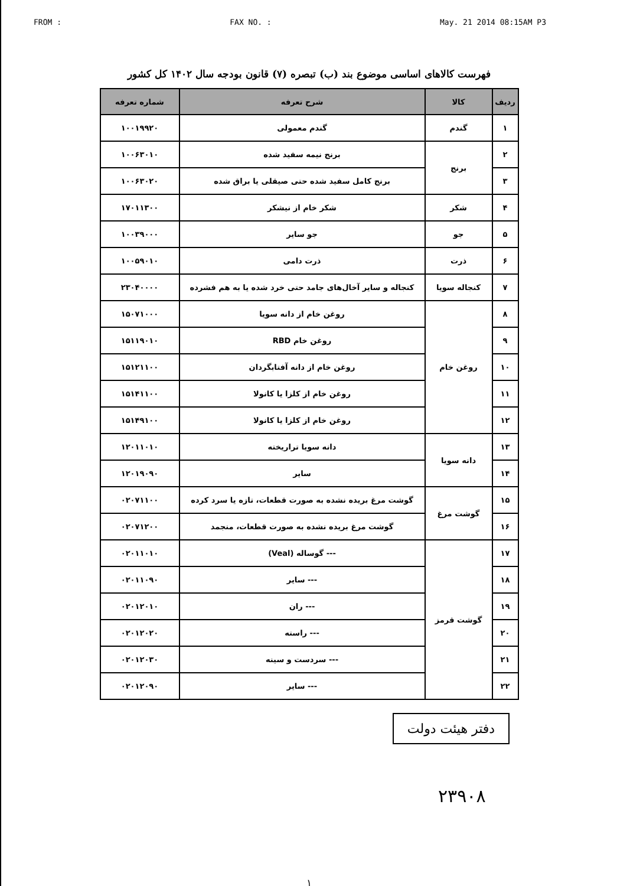FROM : FAX NO. : May. 21 2014 08:15AM P3
فهرست کالاهای اساسی موضوع بند (ب) تبصره (۷) قانون بودجه سال ۱۴۰۲ کل کشور
| ردیف | کالا | شرح تعرفه | شماره تعرفه |
| --- | --- | --- | --- |
| ۱ | گندم | گندم معمولی | ۱۰۰۱۹۹۲۰ |
| ۲ | برنج | برنج نیمه سفید شده | ۱۰۰۶۳۰۱۰ |
| ۳ | | برنج کامل سفید شده حتی صیقلی یا براق شده | ۱۰۰۶۳۰۲۰ |
| ۴ | شکر | شکر خام از نیشکر | ۱۷۰۱۱۳۰۰ |
| ۵ | جو | جو سایر | ۱۰۰۳۹۰۰۰ |
| ۶ | ذرت | ذرت دامی | ۱۰۰۵۹۰۱۰ |
| ۷ | کنجاله سویا | کنجاله و سایر آخال‌های جامد حتی خرد شده یا به هم فشرده | ۲۳۰۴۰۰۰۰ |
| ۸ | روغن خام | روغن خام از دانه سویا | ۱۵۰۷۱۰۰۰ |
| ۹ | | روغن خام RBD | ۱۵۱۱۹۰۱۰ |
| ۱۰ | | روغن خام از دانه آفتابگردان | ۱۵۱۲۱۱۰۰ |
| ۱۱ | | روغن خام از کلزا یا کانولا | ۱۵۱۴۱۱۰۰ |
| ۱۲ | | روغن خام از کلزا یا کانولا | ۱۵۱۴۹۱۰۰ |
| ۱۳ | دانه سویا | دانه سویا تراریخته | ۱۲۰۱۱۰۱۰ |
| ۱۴ | | سایر | ۱۲۰۱۹۰۹۰ |
| ۱۵ | گوشت مرغ | گوشت مرغ بریده نشده به صورت قطعات، تازه یا سرد کرده | ۰۲۰۷۱۱۰۰ |
| ۱۶ | | گوشت مرغ بریده نشده به صورت قطعات، منجمد | ۰۲۰۷۱۲۰۰ |
| ۱۷ | گوشت قرمز | --- گوساله (Veal) | ۰۲۰۱۱۰۱۰ |
| ۱۸ | | --- سایر | ۰۲۰۱۱۰۹۰ |
| ۱۹ | | --- ران | ۰۲۰۱۲۰۱۰ |
| ۲۰ | | --- راسته | ۰۲۰۱۲۰۲۰ |
| ۲۱ | | --- سردست و سینه | ۰۲۰۱۲۰۳۰ |
| ۲۲ | | --- سایر | ۰۲۰۱۲۰۹۰ |
دفتر هیئت دولت
۲۳۹۰۸
۱